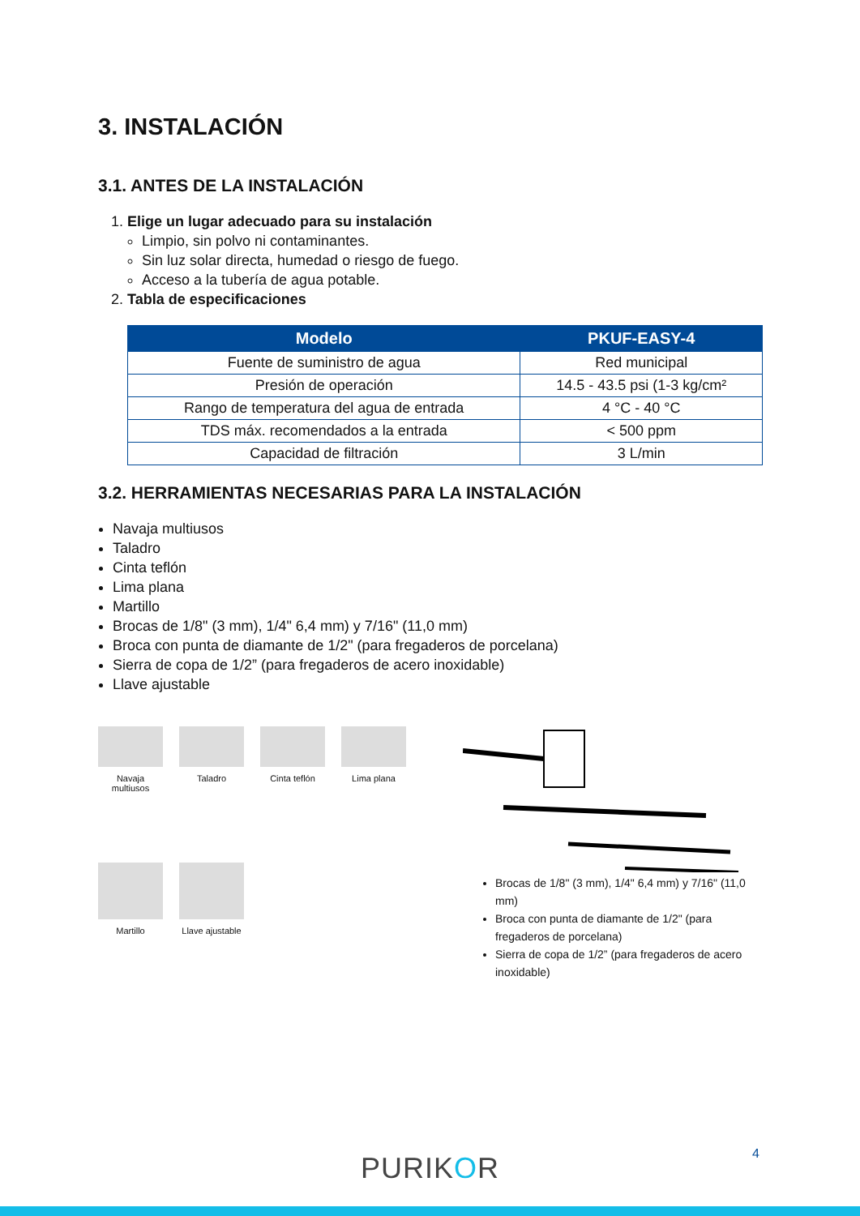3. INSTALACIÓN
3.1. ANTES DE LA INSTALACIÓN
1. Elige un lugar adecuado para su instalación
Limpio, sin polvo ni contaminantes.
Sin luz solar directa, humedad o riesgo de fuego.
Acceso a la tubería de agua potable.
2. Tabla de especificaciones
| Modelo | PKUF-EASY-4 |
| --- | --- |
| Fuente de suministro de agua | Red municipal |
| Presión de operación | 14.5 - 43.5 psi (1-3 kg/cm² |
| Rango de temperatura del agua de entrada | 4 °C - 40 °C |
| TDS máx. recomendados a la entrada | < 500 ppm |
| Capacidad de filtración | 3 L/min |
3.2. HERRAMIENTAS NECESARIAS PARA LA INSTALACIÓN
Navaja multiusos
Taladro
Cinta teflón
Lima plana
Martillo
Brocas de 1/8" (3 mm), 1/4" 6,4 mm) y 7/16" (11,0 mm)
Broca con punta de diamante de 1/2" (para fregaderos de porcelana)
Sierra de copa de 1/2” (para fregaderos de acero inoxidable)
Llave ajustable
Navaja multiusos
Taladro
Cinta teflón
Lima plana
Martillo
Llave ajustable
Brocas de 1/8" (3 mm), 1/4" 6,4 mm) y 7/16" (11,0 mm)
Broca con punta de diamante de 1/2" (para fregaderos de porcelana)
Sierra de copa de 1/2” (para fregaderos de acero inoxidable)
PURIKOR 4